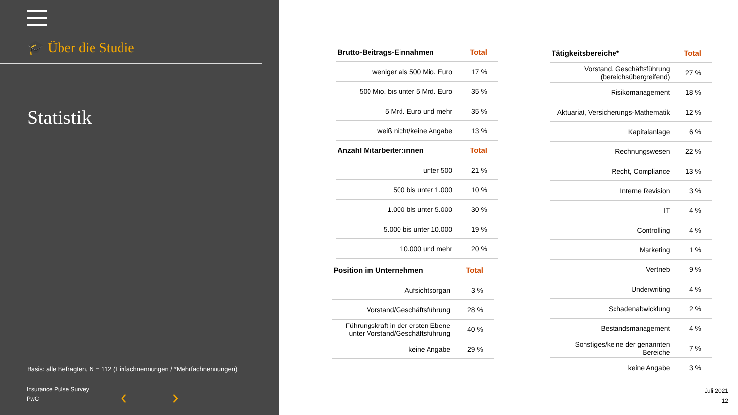🎓 Über die Studie
Statistik
Basis: alle Befragten, N = 112 (Einfachnennungen / *Mehrfachnennungen)
Insurance Pulse Survey
PwC
‹ ›
| Brutto-Beitrags-Einnahmen | Total |
| --- | --- |
| weniger als 500 Mio. Euro | 17 % |
| 500 Mio. bis unter 5 Mrd. Euro | 35 % |
| 5 Mrd. Euro und mehr | 35 % |
| weiß nicht/keine Angabe | 13 % |
| Anzahl Mitarbeiter:innen | Total |
| unter 500 | 21 % |
| 500 bis unter 1.000 | 10 % |
| 1.000 bis unter 5.000 | 30 % |
| 5.000 bis unter 10.000 | 19 % |
| 10.000 und mehr | 20 % |
| Position im Unternehmen | Total |
| --- | --- |
| Aufsichtsorgan | 3 % |
| Vorstand/Geschäftsführung | 28 % |
| Führungskraft in der ersten Ebene unter Vorstand/Geschäftsführung | 40 % |
| keine Angabe | 29 % |
| Tätigkeitsbereiche* | Total |
| --- | --- |
| Vorstand, Geschäftsführung (bereichsübergreifend) | 27 % |
| Risikomanagement | 18 % |
| Aktuariat, Versicherungs-Mathematik | 12 % |
| Kapitalanlage | 6 % |
| Rechnungswesen | 22 % |
| Recht, Compliance | 13 % |
| Interne Revision | 3 % |
| IT | 4 % |
| Controlling | 4 % |
| Marketing | 1 % |
| Vertrieb | 9 % |
| Underwriting | 4 % |
| Schadenabwicklung | 2 % |
| Bestandsmanagement | 4 % |
| Sonstiges/keine der genannten Bereiche | 7 % |
| keine Angabe | 3 % |
Juli 2021
12